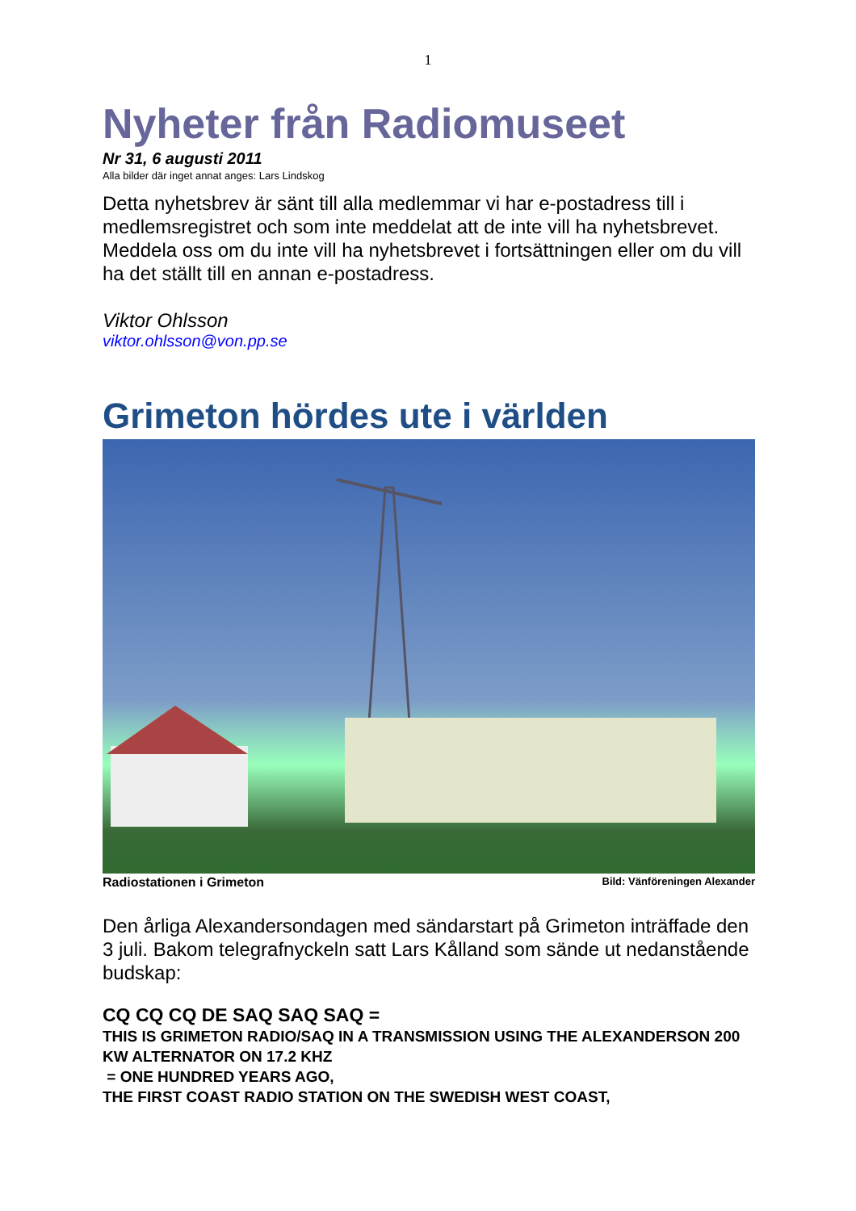1
Nyheter från Radiomuseet
Nr 31, 6 augusti 2011
Alla bilder där inget annat anges: Lars Lindskog
Detta nyhetsbrev är sänt till alla medlemmar vi har e-postadress till i medlemsregistret och som inte meddelat att de inte vill ha nyhetsbrevet. Meddela oss om du inte vill ha nyhetsbrevet i fortsättningen eller om du vill ha det ställt till en annan e-postadress.
Viktor Ohlsson
viktor.ohlsson@von.pp.se
Grimeton hördes ute i världen
Radiostationen i Grimeton Bild: Vänföreningen Alexander
Den årliga Alexandersondagen med sändarstart på Grimeton inträffade den 3 juli. Bakom telegrafnyckeln satt Lars Kålland som sände ut nedanstående budskap:
CQ CQ CQ DE SAQ SAQ SAQ =
THIS IS GRIMETON RADIO/SAQ IN A TRANSMISSION USING THE ALEXANDERSON 200 KW ALTERNATOR ON 17.2 KHZ
= ONE HUNDRED YEARS AGO,
THE FIRST COAST RADIO STATION ON THE SWEDISH WEST COAST,